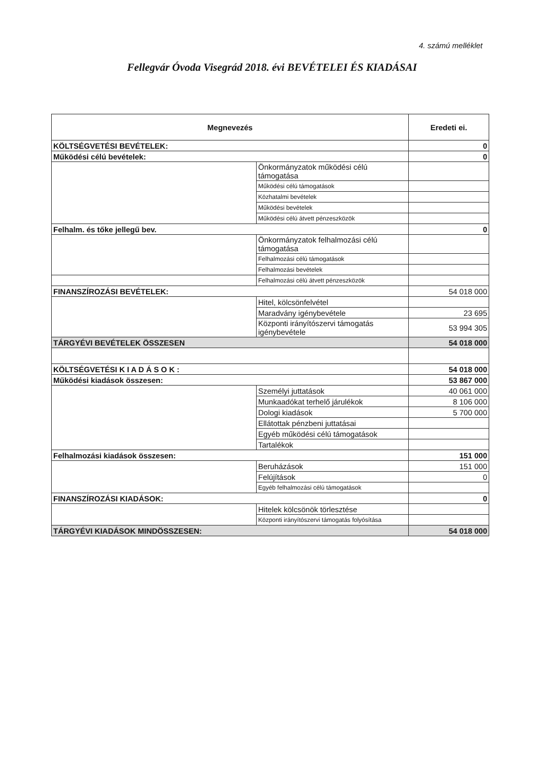4. számú melléklet
Fellegvár Óvoda Visegrád 2018. évi BEVÉTELEI ÉS KIADÁSAI
| Megnevezés | | Eredeti ei. |
| --- | --- | --- |
| KÖLTSÉGVETÉSI BEVÉTELEK: | | 0 |
| Működési célú bevételek: | | 0 |
| | Önkormányzatok működési célú támogatása | |
| | Működési célú támogatások | |
| | Közhatalmi bevételek | |
| | Működési bevételek | |
| | Működési célú átvett pénzeszközök | |
| Felhalm. és tőke jellegű bev. | | 0 |
| | Önkormányzatok felhalmozási célú támogatása | |
| | Felhalmozási célú támogatások | |
| | Felhalmozási bevételek | |
| | Felhalmozási célú átvett pénzeszközök | |
| FINANSZÍROZÁSI BEVÉTELEK: | | 54 018 000 |
| | Hitel, kölcsönfelvétel | |
| | Maradvány igénybevétele | 23 695 |
| | Központi irányítószervi támogatás igénybevétele | 53 994 305 |
| TÁRGYÉVI BEVÉTELEK ÖSSZESEN | | 54 018 000 |
| KÖLTSÉGVETÉSI K I A D Á S O K : | | 54 018 000 |
| Működési kiadások összesen: | | 53 867 000 |
| | Személyi juttatások | 40 061 000 |
| | Munkaadókat terhelő járulékok | 8 106 000 |
| | Dologi kiadások | 5 700 000 |
| | Ellátottak pénzbeni juttatásai | |
| | Egyéb működési célú támogatások | |
| | Tartalékok | |
| Felhalmozási kiadások összesen: | | 151 000 |
| | Beruházások | 151 000 |
| | Felújítások | 0 |
| | Egyéb felhalmozási célú támogatások | |
| FINANSZÍROZÁSI KIADÁSOK: | | 0 |
| | Hitelek kölcsönök törlesztése | |
| | Központi irányítószervi támogatás folyósítása | |
| TÁRGYÉVI KIADÁSOK MINDÖSSZESEN: | | 54 018 000 |